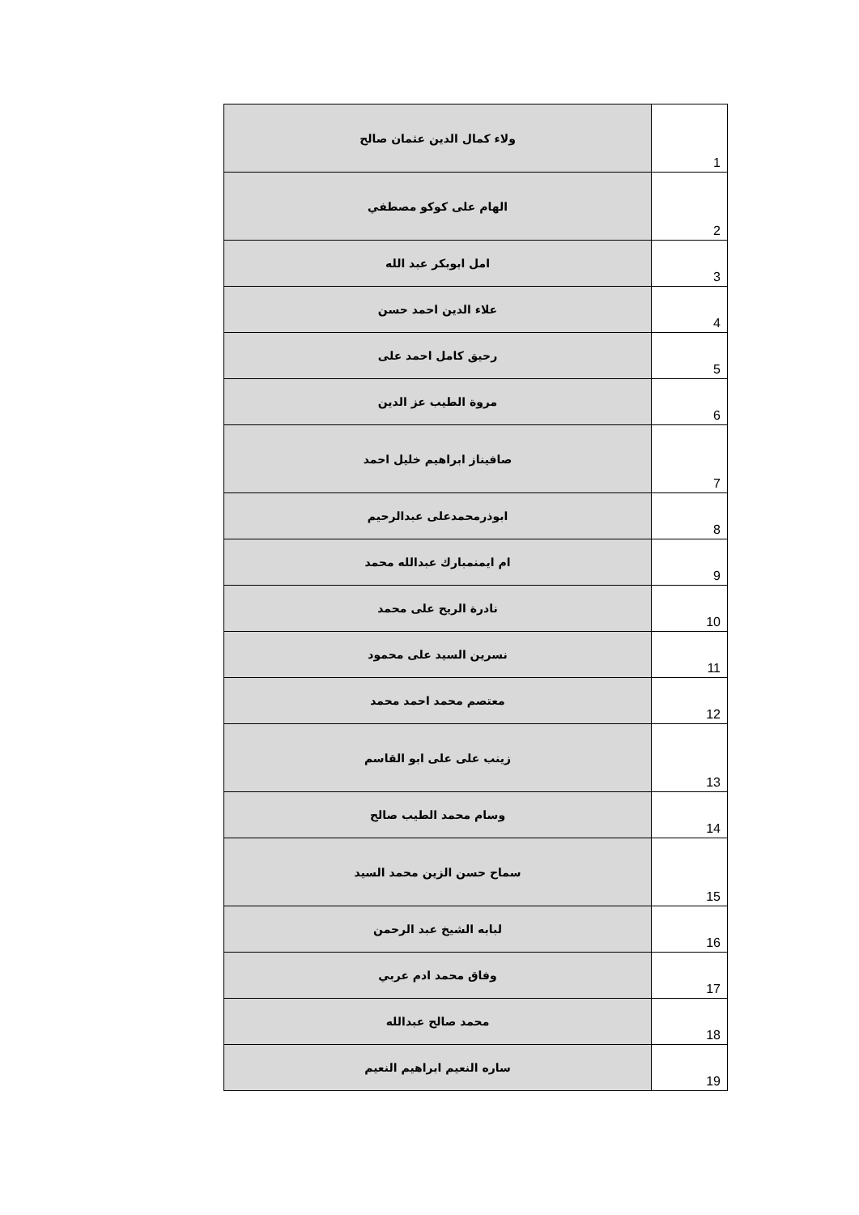| ولاء كمال الدين عثمان صالح | 1 |
| الهام على كوكو مصطفي | 2 |
| امل ابوبكر عبد الله | 3 |
| علاء الدين احمد حسن | 4 |
| رحيق كامل احمد على | 5 |
| مروة الطيب عز الدين | 6 |
| صافيناز ابراهيم خليل احمد | 7 |
| ابوذرمحمدعلى عبدالرحيم | 8 |
| ام ايمنمبارك عبدالله محمد | 9 |
| نادرة الريح على محمد | 10 |
| نسرين السيد على محمود | 11 |
| معتصم محمد احمد محمد | 12 |
| زينب على على ابو القاسم | 13 |
| وسام محمد الطيب صالح | 14 |
| سماح حسن الزين محمد السيد | 15 |
| لبابه الشيخ عبد الرحمن | 16 |
| وفاق محمد ادم عربي | 17 |
| محمد صالح عبدالله | 18 |
| ساره النعيم ابراهيم النعيم | 19 |